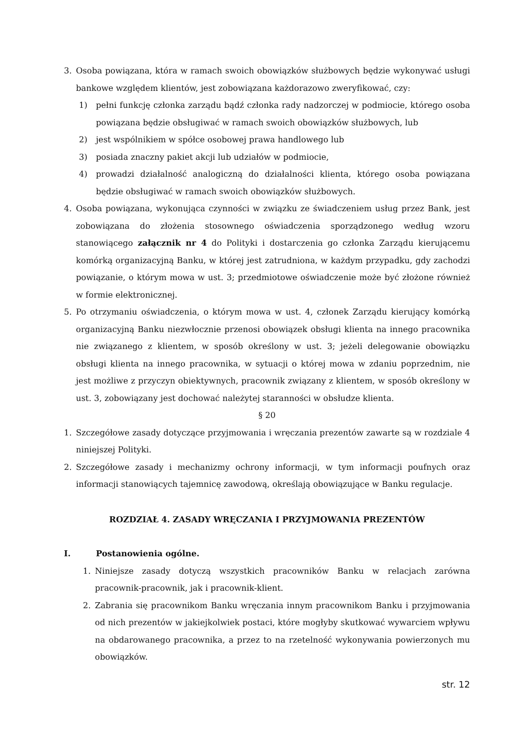3. Osoba powiązana, która w ramach swoich obowiązków służbowych będzie wykonywać usługi bankowe względem klientów, jest zobowiązana każdorazowo zweryfikować, czy:
1) pełni funkcję członka zarządu bądź członka rady nadzorczej w podmiocie, którego osoba powiązana będzie obsługiwać w ramach swoich obowiązków służbowych, lub
2) jest wspólnikiem w spółce osobowej prawa handlowego lub
3) posiada znaczny pakiet akcji lub udziałów w podmiocie,
4) prowadzi działalność analogiczną do działalności klienta, którego osoba powiązana będzie obsługiwać w ramach swoich obowiązków służbowych.
4. Osoba powiązana, wykonująca czynności w związku ze świadczeniem usług przez Bank, jest zobowiązana do złożenia stosownego oświadczenia sporządzonego według wzoru stanowiącego załącznik nr 4 do Polityki i dostarczenia go członka Zarządu kierującemu komórką organizacyjną Banku, w której jest zatrudniona, w każdym przypadku, gdy zachodzi powiązanie, o którym mowa w ust. 3; przedmiotowe oświadczenie może być złożone również w formie elektronicznej.
5. Po otrzymaniu oświadczenia, o którym mowa w ust. 4, członek Zarządu kierujący komórką organizacyjną Banku niezwłocznie przenosi obowiązek obsługi klienta na innego pracownika nie związanego z klientem, w sposób określony w ust. 3; jeżeli delegowanie obowiązku obsługi klienta na innego pracownika, w sytuacji o której mowa w zdaniu poprzednim, nie jest możliwe z przyczyn obiektywnych, pracownik związany z klientem, w sposób określony w ust. 3, zobowiązany jest dochować należytej staranności w obsłudze klienta.
§ 20
1. Szczegółowe zasady dotyczące przyjmowania i wręczania prezentów zawarte są w rozdziale 4 niniejszej Polityki.
2. Szczegółowe zasady i mechanizmy ochrony informacji, w tym informacji poufnych oraz informacji stanowiących tajemnicę zawodową, określają obowiązujące w Banku regulacje.
ROZDZIAŁ 4. ZASADY WRĘCZANIA I PRZYJMOWANIA PREZENTÓW
I. Postanowienia ogólne.
1. Niniejsze zasady dotyczą wszystkich pracowników Banku w relacjach zarówna pracownik-pracownik, jak i pracownik-klient.
2. Zabrania się pracownikom Banku wręczania innym pracownikom Banku i przyjmowania od nich prezentów w jakiejkolwiek postaci, które mogłyby skutkować wywarciem wpływu na obdarowanego pracownika, a przez to na rzetelność wykonywania powierzonych mu obowiązków.
str. 12